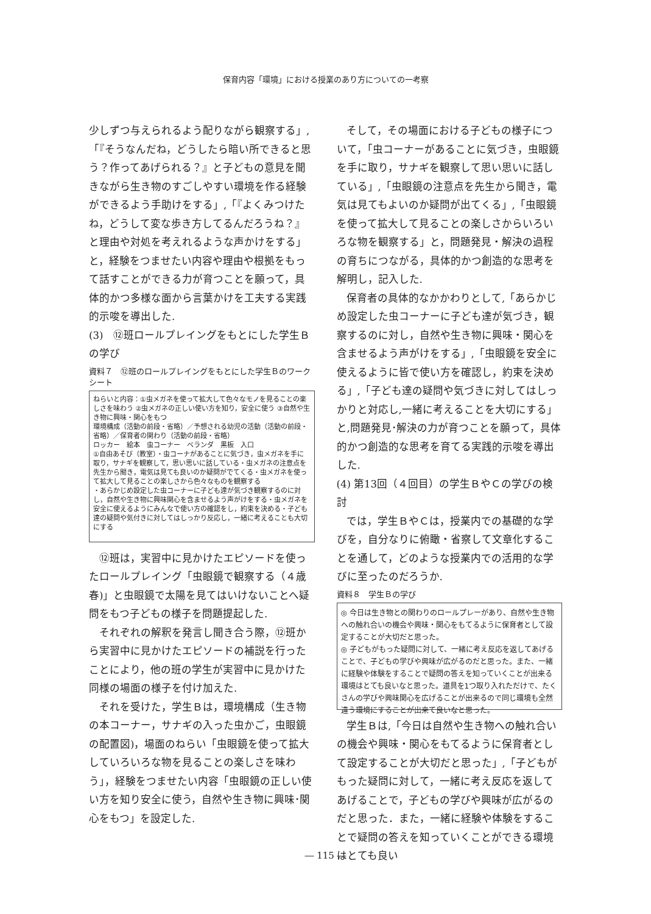保育内容「環境」における授業のあり方についての一考察
少しずつ与えられるよう配りながら観察する」,「『そうなんだね，どうしたら暗い所できると思う？作ってあげられる？』と子どもの意見を聞きながら生き物のすごしやすい環境を作る経験ができるよう手助けをする」,「『よくみつけたね，どうして変な歩き方してるんだろうね？』と理由や対処を考えれるような声かけをする」と，経験をつませたい内容や理由や根拠をもって話すことができる力が育つことを願って，具体的かつ多様な面から言葉かけを工夫する実践的示唆を導出した.
(3)　⑫班ロールプレイングをもとにした学生Ｂの学び
資料７　⑫班のロールプレイングをもとにした学生Ｂのワークシート
ねらいと内容：①虫メガネを使って拡大して色々なモノを見ることの楽しさを味わう ②虫メガネの正しい使い方を知り，安全に使う ③自然や生き物に興味・関心をもつ
環境構成（活動の前段・省略）／予想される幼児の活動（活動の前段・省略）／保育者の関わり（活動の前段・省略）
ロッカー　絵本　虫コーナー　ベランダ　黒板　入口
①自由あそび（教室）・虫コーナがあることに気づき，虫メガネを手に取り，サナギを観察して，思い思いに話している・虫メガネの注意点を先生から聞き，電気は見ても良いのか疑問がでてくる・虫メガネを使って拡大して見ることの楽しさから色々なものを観察する
・あらかじめ設定した虫コーナーに子ども達が気づき観察するのに対し，自然や生き物に興味関心を含ませるよう声がけをする・虫メガネを安全に使えるようにみんなで使い方の確認をし，約束を決める・子ども達の疑問や気付きに対してはしっかり反応し，一緒に考えることも大切にする
⑫班は，実習中に見かけたエピソードを使ったロールプレイング「虫眼鏡で観察する（４歳春)」と虫眼鏡で太陽を見てはいけないことへ疑問をもつ子どもの様子を問題提起した.
それぞれの解釈を発言し聞き合う際，⑫班から実習中に見かけたエピソードの補説を行ったことにより，他の班の学生が実習中に見かけた同様の場面の様子を付け加えた.
それを受けた，学生Ｂは，環境構成（生き物の本コーナー，サナギの入った虫かご，虫眼鏡の配置図)，場面のねらい「虫眼鏡を使って拡大していろいろな物を見ることの楽しさを味わう」，経験をつませたい内容「虫眼鏡の正しい使い方を知り安全に使う，自然や生き物に興味･関心をもつ」を設定した.
そして，その場面における子どもの様子について，「虫コーナーがあることに気づき，虫眼鏡を手に取り，サナギを観察して思い思いに話している」,「虫眼鏡の注意点を先生から聞き，電気は見てもよいのか疑問が出てくる」,「虫眼鏡を使って拡大して見ることの楽しさからいろいろな物を観察する」と，問題発見・解決の過程の育ちにつながる，具体的かつ創造的な思考を解明し，記入した.
保育者の具体的なかかわりとして,「あらかじめ設定した虫コーナーに子ども達が気づき，観察するのに対し，自然や生き物に興味・関心を含ませるよう声がけをする」,「虫眼鏡を安全に使えるように皆で使い方を確認し，約束を決める」,「子ども達の疑問や気づきに対してはしっかりと対応し,一緒に考えることを大切にする」と,問題発見･解決の力が育つことを願って，具体的かつ創造的な思考を育てる実践的示唆を導出した.
(4) 第13回（４回目）の学生ＢやＣの学びの検討
では，学生ＢやＣは，授業内での基礎的な学びを，自分なりに俯瞰・省察して文章化することを通して，どのような授業内での活用的な学びに至ったのだろうか.
資料８　学生Ｂの学び
◎ 今日は生き物との関わりのロールプレーがあり、自然や生き物への触れ合いの機会や興味・関心をもてるように保育者として設定することが大切だと思った。
◎ 子どもがもった疑問に対して、一緒に考え反応を返してあげることで、子どもの学びや興味が広がるのだと思った。また、一緒に経験や体験をすることで疑問の答えを知っていくことが出来る環境はとても良いなと思った。道具を1つ取り入れただけで、たくさんの学びや興味関心を広げることが出来るので同じ環境も全然違う環境にすることが出来て良いなと思った。
学生Ｂは,「今日は自然や生き物への触れ合いの機会や興味・関心をもてるように保育者として設定することが大切だと思った」,「子どもがもった疑問に対して，一緒に考え反応を返してあげることで，子どもの学びや興味が広がるのだと思った．また，一緒に経験や体験をすることで疑問の答えを知っていくことができる環境はとても良い
― 115 ―